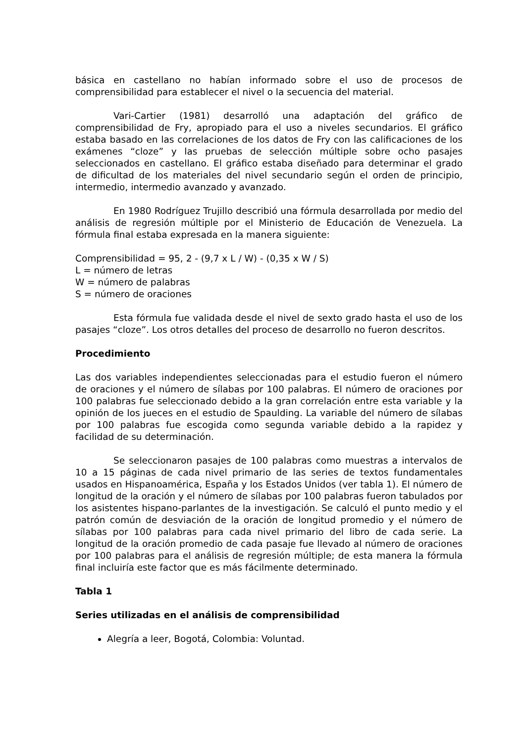básica en castellano no habían informado sobre el uso de procesos de comprensibilidad para establecer el nivel o la secuencia del material.
Vari-Cartier (1981) desarrolló una adaptación del gráfico de comprensibilidad de Fry, apropiado para el uso a niveles secundarios. El gráfico estaba basado en las correlaciones de los datos de Fry con las calificaciones de los exámenes “cloze” y las pruebas de selección múltiple sobre ocho pasajes seleccionados en castellano. El gráfico estaba diseñado para determinar el grado de dificultad de los materiales del nivel secundario según el orden de principio, intermedio, intermedio avanzado y avanzado.
En 1980 Rodríguez Trujillo describió una fórmula desarrollada por medio del análisis de regresión múltiple por el Ministerio de Educación de Venezuela. La fórmula final estaba expresada en la manera siguiente:
Comprensibilidad = 95, 2 - (9,7 x L / W) - (0,35 x W / S)
L = número de letras
W = número de palabras
S = número de oraciones
Esta fórmula fue validada desde el nivel de sexto grado hasta el uso de los pasajes “cloze”. Los otros detalles del proceso de desarrollo no fueron descritos.
Procedimiento
Las dos variables independientes seleccionadas para el estudio fueron el número de oraciones y el número de sílabas por 100 palabras. El número de oraciones por 100 palabras fue seleccionado debido a la gran correlación entre esta variable y la opinión de los jueces en el estudio de Spaulding. La variable del número de sílabas por 100 palabras fue escogida como segunda variable debido a la rapidez y facilidad de su determinación.
Se seleccionaron pasajes de 100 palabras como muestras a intervalos de 10 a 15 páginas de cada nivel primario de las series de textos fundamentales usados en Hispanoamérica, España y los Estados Unidos (ver tabla 1). El número de longitud de la oración y el número de sílabas por 100 palabras fueron tabulados por los asistentes hispano-parlantes de la investigación. Se calculó el punto medio y el patrón común de desviación de la oración de longitud promedio y el número de sílabas por 100 palabras para cada nivel primario del libro de cada serie. La longitud de la oración promedio de cada pasaje fue llevado al número de oraciones por 100 palabras para el análisis de regresión múltiple; de esta manera la fórmula final incluiría este factor que es más fácilmente determinado.
Tabla 1
Series utilizadas en el análisis de comprensibilidad
Alegría a leer, Bogotá, Colombia: Voluntad.